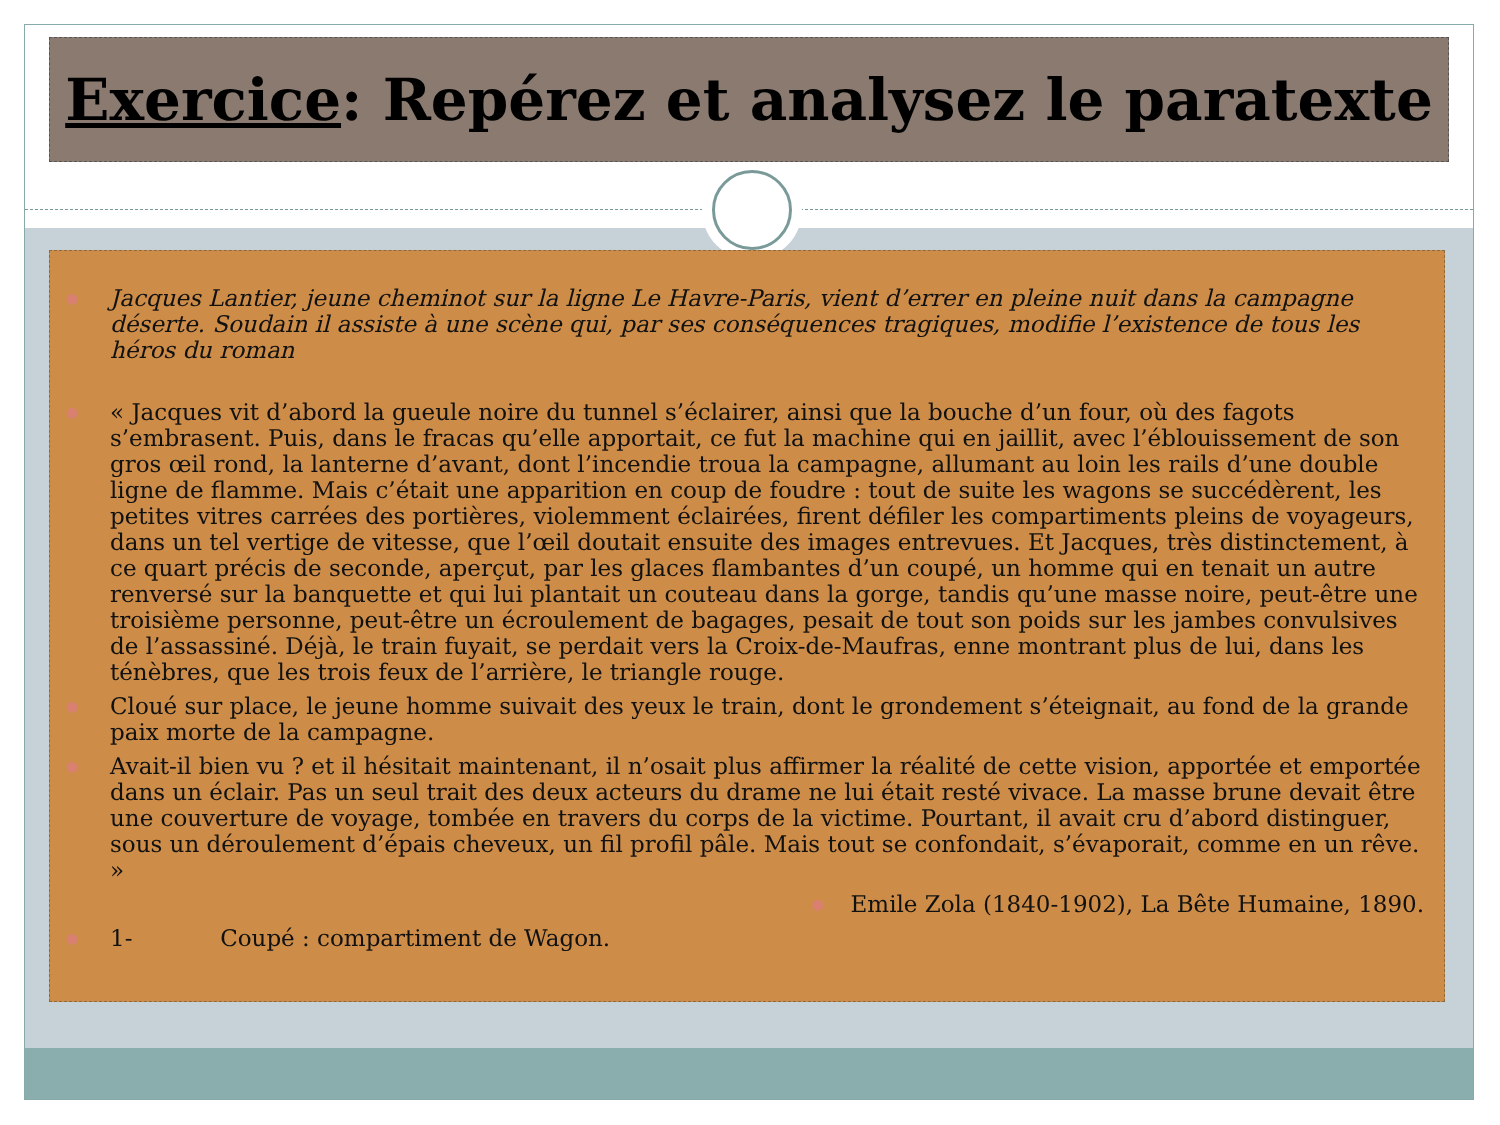Exercice: Repérez et analysez le paratexte
● Jacques Lantier, jeune cheminot sur la ligne Le Havre-Paris, vient d’errer en pleine nuit dans la campagne déserte. Soudain il assiste à une scène qui, par ses conséquences tragiques, modifie l’existence de tous les héros du roman
● « Jacques vit d’abord la gueule noire du tunnel s’éclairer, ainsi que la bouche d’un four, où des fagots s’embrasent. Puis, dans le fracas qu’elle apportait, ce fut la machine qui en jaillit, avec l’éblouissement de son gros œil rond, la lanterne d’avant, dont l’incendie troua la campagne, allumant au loin les rails d’une double ligne de flamme. Mais c’était une apparition en coup de foudre : tout de suite les wagons se succédèrent, les petites vitres carrées des portières, violemment éclairées, firent défiler les compartiments pleins de voyageurs, dans un tel vertige de vitesse, que l’œil doutait ensuite des images entrevues. Et Jacques, très distinctement, à ce quart précis de seconde, aperçut, par les glaces flambantes d’un coupé, un homme qui en tenait un autre renversé sur la banquette et qui lui plantait un couteau dans la gorge, tandis qu’une masse noire, peut-être une troisième personne, peut-être un écroulement de bagages, pesait de tout son poids sur les jambes convulsives de l’assassiné. Déjà, le train fuyait, se perdait vers la Croix-de-Maufras, enne montrant plus de lui, dans les ténèbres, que les trois feux de l’arrière, le triangle rouge.
● Cloué sur place, le jeune homme suivait des yeux le train, dont le grondement s’éteignait, au fond de la grande paix morte de la campagne.
● Avait-il bien vu ? et il hésitait maintenant, il n’osait plus affirmer la réalité de cette vision, apportée et emportée dans un éclair. Pas un seul trait des deux acteurs du drame ne lui était resté vivace. La masse brune devait être une couverture de voyage, tombée en travers du corps de la victime. Pourtant, il avait cru d’abord distinguer, sous un déroulement d’épais cheveux, un fil profil pâle. Mais tout se confondait, s’évaporait, comme en un rêve. »
● Emile Zola (1840-1902), La Bête Humaine, 1890.
● 1- Coupé : compartiment de Wagon.